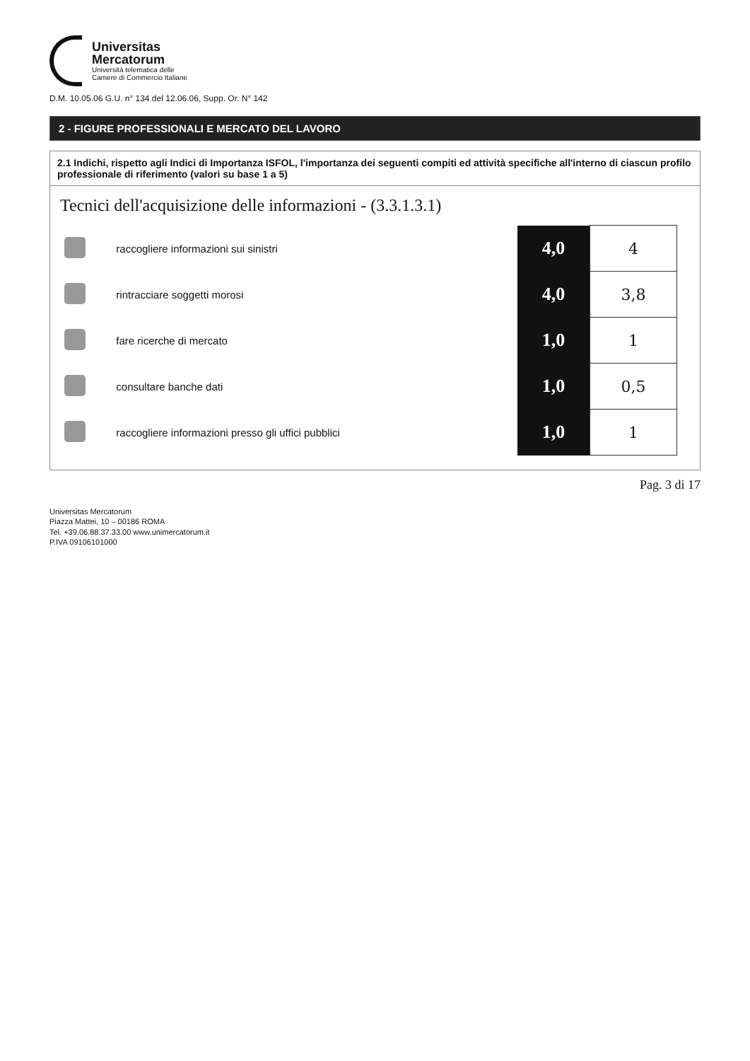Universitas
Mercatorum
Università telematica delle
Camere di Commercio Italiane
D.M. 10.05.06 G.U. n° 134 del 12.06.06, Supp. Or. N° 142
2 - FIGURE PROFESSIONALI E MERCATO DEL LAVORO
2.1 Indichi, rispetto agli Indici di Importanza ISFOL, l'importanza dei seguenti compiti ed attività specifiche all'interno di ciascun profilo professionale di riferimento (valori su base 1 a 5)
Tecnici dell'acquisizione delle informazioni - (3.3.1.3.1)
| | raccogliere informazioni sui sinistri | 4,0 | 4 |
| | rintracciare soggetti morosi | 4,0 | 3,8 |
| | fare ricerche di mercato | 1,0 | 1 |
| | consultare banche dati | 1,0 | 0,5 |
| | raccogliere informazioni presso gli uffici pubblici | 1,0 | 1 |
Pag. 3 di 17
Universitas Mercatorum
Piazza Mattei, 10 – 00186 ROMA
Tel. +39.06.88.37.33.00 www.unimercatorum.it
P.IVA 09106101000